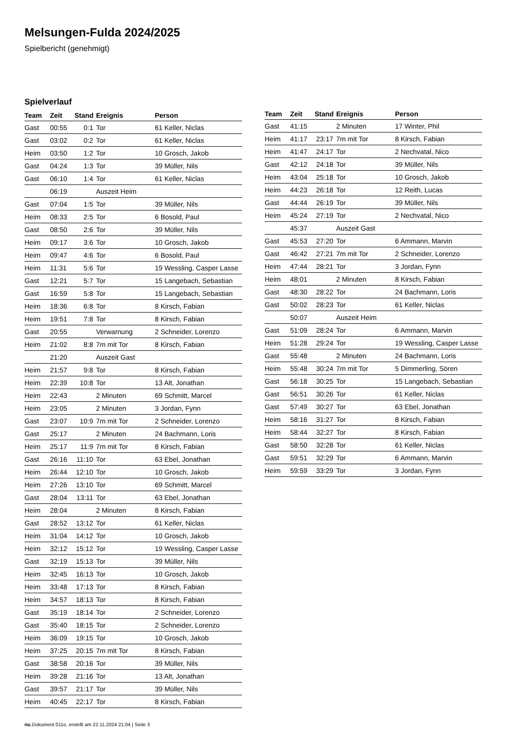Melsungen-Fulda 2024/2025
Spielbericht (genehmigt)
Spielverlauf
| Team | Zeit | Stand | Ereignis | Person |
| --- | --- | --- | --- | --- |
| Gast | 00:55 | 0:1 | Tor | 61 Keller, Niclas |
| Gast | 03:02 | 0:2 | Tor | 61 Keller, Niclas |
| Heim | 03:50 | 1:2 | Tor | 10 Grosch, Jakob |
| Gast | 04:24 | 1:3 | Tor | 39 Müller, Nils |
| Gast | 06:10 | 1:4 | Tor | 61 Keller, Niclas |
| | 06:19 | | Auszeit Heim | |
| Gast | 07:04 | 1:5 | Tor | 39 Müller, Nils |
| Heim | 08:33 | 2:5 | Tor | 6 Bosold, Paul |
| Gast | 08:50 | 2:6 | Tor | 39 Müller, Nils |
| Heim | 09:17 | 3:6 | Tor | 10 Grosch, Jakob |
| Heim | 09:47 | 4:6 | Tor | 6 Bosold, Paul |
| Heim | 11:31 | 5:6 | Tor | 19 Wessling, Casper Lasse |
| Gast | 12:21 | 5:7 | Tor | 15 Langebach, Sebastian |
| Gast | 16:59 | 5:8 | Tor | 15 Langebach, Sebastian |
| Heim | 18:36 | 6:8 | Tor | 8 Kirsch, Fabian |
| Heim | 19:51 | 7:8 | Tor | 8 Kirsch, Fabian |
| Gast | 20:55 | | Verwarnung | 2 Schneider, Lorenzo |
| Heim | 21:02 | 8:8 | 7m mit Tor | 8 Kirsch, Fabian |
| | 21:20 | | Auszeit Gast | |
| Heim | 21:57 | 9:8 | Tor | 8 Kirsch, Fabian |
| Heim | 22:39 | 10:8 | Tor | 13 Alt, Jonathan |
| Heim | 22:43 | | 2 Minuten | 69 Schmitt, Marcel |
| Heim | 23:05 | | 2 Minuten | 3 Jordan, Fynn |
| Gast | 23:07 | 10:9 | 7m mit Tor | 2 Schneider, Lorenzo |
| Gast | 25:17 | | 2 Minuten | 24 Bachmann, Loris |
| Heim | 25:17 | 11:9 | 7m mit Tor | 8 Kirsch, Fabian |
| Gast | 26:16 | 11:10 | Tor | 63 Ebel, Jonathan |
| Heim | 26:44 | 12:10 | Tor | 10 Grosch, Jakob |
| Heim | 27:26 | 13:10 | Tor | 69 Schmitt, Marcel |
| Gast | 28:04 | 13:11 | Tor | 63 Ebel, Jonathan |
| Heim | 28:04 | | 2 Minuten | 8 Kirsch, Fabian |
| Gast | 28:52 | 13:12 | Tor | 61 Keller, Niclas |
| Heim | 31:04 | 14:12 | Tor | 10 Grosch, Jakob |
| Heim | 32:12 | 15:12 | Tor | 19 Wessling, Casper Lasse |
| Gast | 32:19 | 15:13 | Tor | 39 Müller, Nils |
| Heim | 32:45 | 16:13 | Tor | 10 Grosch, Jakob |
| Heim | 33:48 | 17:13 | Tor | 8 Kirsch, Fabian |
| Heim | 34:57 | 18:13 | Tor | 8 Kirsch, Fabian |
| Gast | 35:19 | 18:14 | Tor | 2 Schneider, Lorenzo |
| Gast | 35:40 | 18:15 | Tor | 2 Schneider, Lorenzo |
| Heim | 36:09 | 19:15 | Tor | 10 Grosch, Jakob |
| Heim | 37:25 | 20:15 | 7m mit Tor | 8 Kirsch, Fabian |
| Gast | 38:58 | 20:16 | Tor | 39 Müller, Nils |
| Heim | 39:28 | 21:16 | Tor | 13 Alt, Jonathan |
| Gast | 39:57 | 21:17 | Tor | 39 Müller, Nils |
| Heim | 40:45 | 22:17 | Tor | 8 Kirsch, Fabian |
| Team | Zeit | Stand | Ereignis | Person |
| --- | --- | --- | --- | --- |
| Gast | 41:15 | | 2 Minuten | 17 Winter, Phil |
| Heim | 41:17 | 23:17 | 7m mit Tor | 8 Kirsch, Fabian |
| Heim | 41:47 | 24:17 | Tor | 2 Nechvatal, Nico |
| Gast | 42:12 | 24:18 | Tor | 39 Müller, Nils |
| Heim | 43:04 | 25:18 | Tor | 10 Grosch, Jakob |
| Heim | 44:23 | 26:18 | Tor | 12 Reith, Lucas |
| Gast | 44:44 | 26:19 | Tor | 39 Müller, Nils |
| Heim | 45:24 | 27:19 | Tor | 2 Nechvatal, Nico |
| | 45:37 | | Auszeit Gast | |
| Gast | 45:53 | 27:20 | Tor | 6 Ammann, Marvin |
| Gast | 46:42 | 27:21 | 7m mit Tor | 2 Schneider, Lorenzo |
| Heim | 47:44 | 28:21 | Tor | 3 Jordan, Fynn |
| Heim | 48:01 | | 2 Minuten | 8 Kirsch, Fabian |
| Gast | 48:30 | 28:22 | Tor | 24 Bachmann, Loris |
| Gast | 50:02 | 28:23 | Tor | 61 Keller, Niclas |
| | 50:07 | | Auszeit Heim | |
| Gast | 51:09 | 28:24 | Tor | 6 Ammann, Marvin |
| Heim | 51:28 | 29:24 | Tor | 19 Wessling, Casper Lasse |
| Gast | 55:48 | | 2 Minuten | 24 Bachmann, Loris |
| Heim | 55:48 | 30:24 | 7m mit Tor | 5 Dimmerling, Sören |
| Gast | 56:18 | 30:25 | Tor | 15 Langebach, Sebastian |
| Gast | 56:51 | 30:26 | Tor | 61 Keller, Niclas |
| Gast | 57:49 | 30:27 | Tor | 63 Ebel, Jonathan |
| Heim | 58:16 | 31:27 | Tor | 8 Kirsch, Fabian |
| Heim | 58:44 | 32:27 | Tor | 8 Kirsch, Fabian |
| Gast | 58:50 | 32:28 | Tor | 61 Keller, Niclas |
| Gast | 59:51 | 32:29 | Tor | 6 Ammann, Marvin |
| Heim | 59:59 | 33:29 | Tor | 3 Jordan, Fynn |
nu.Dokument 011e, erstellt am 22.11.2024 21:04 | Seite 3